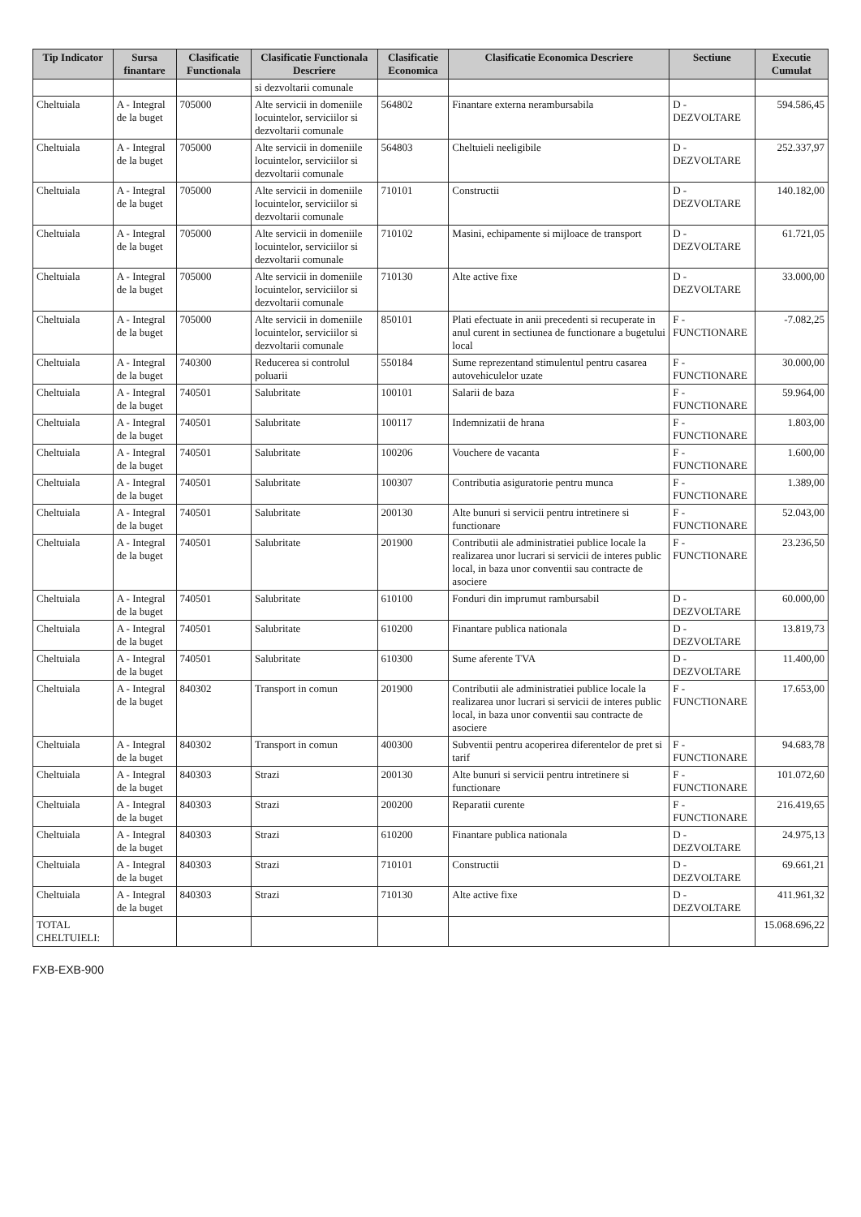| Tip Indicator | Sursa finantare | Clasificatie Functionala | Clasificatie Functionala Descriere | Clasificatie Economica | Clasificatie Economica Descriere | Sectiune | Executie Cumulat |
| --- | --- | --- | --- | --- | --- | --- | --- |
| | | | si dezvoltarii comunale | | | | |
| Cheltuiala | A - Integral de la buget | 705000 | Alte servicii in domeniile locuintelor, serviciilor si dezvoltarii comunale | 564802 | Finantare externa nerambursabila | D - DEZVOLTARE | 594.586,45 |
| Cheltuiala | A - Integral de la buget | 705000 | Alte servicii in domeniile locuintelor, serviciilor si dezvoltarii comunale | 564803 | Cheltuieli neeligibile | D - DEZVOLTARE | 252.337,97 |
| Cheltuiala | A - Integral de la buget | 705000 | Alte servicii in domeniile locuintelor, serviciilor si dezvoltarii comunale | 710101 | Constructii | D - DEZVOLTARE | 140.182,00 |
| Cheltuiala | A - Integral de la buget | 705000 | Alte servicii in domeniile locuintelor, serviciilor si dezvoltarii comunale | 710102 | Masini, echipamente si mijloace de transport | D - DEZVOLTARE | 61.721,05 |
| Cheltuiala | A - Integral de la buget | 705000 | Alte servicii in domeniile locuintelor, serviciilor si dezvoltarii comunale | 710130 | Alte active fixe | D - DEZVOLTARE | 33.000,00 |
| Cheltuiala | A - Integral de la buget | 705000 | Alte servicii in domeniile locuintelor, serviciilor si dezvoltarii comunale | 850101 | Plati efectuate in anii precedenti si recuperate in anul curent in sectiunea de functionare a bugetului local | F - FUNCTIONARE | -7.082,25 |
| Cheltuiala | A - Integral de la buget | 740300 | Reducerea si controlul poluarii | 550184 | Sume reprezentand stimulentul pentru casarea autovehiculelor uzate | F - FUNCTIONARE | 30.000,00 |
| Cheltuiala | A - Integral de la buget | 740501 | Salubritate | 100101 | Salarii de baza | F - FUNCTIONARE | 59.964,00 |
| Cheltuiala | A - Integral de la buget | 740501 | Salubritate | 100117 | Indemnizatii de hrana | F - FUNCTIONARE | 1.803,00 |
| Cheltuiala | A - Integral de la buget | 740501 | Salubritate | 100206 | Vouchere de vacanta | F - FUNCTIONARE | 1.600,00 |
| Cheltuiala | A - Integral de la buget | 740501 | Salubritate | 100307 | Contributia asiguratorie pentru munca | F - FUNCTIONARE | 1.389,00 |
| Cheltuiala | A - Integral de la buget | 740501 | Salubritate | 200130 | Alte bunuri si servicii pentru intretinere si functionare | F - FUNCTIONARE | 52.043,00 |
| Cheltuiala | A - Integral de la buget | 740501 | Salubritate | 201900 | Contributii ale administratiei publice locale la realizarea unor lucrari si servicii de interes public local, in baza unor conventii sau contracte de asociere | F - FUNCTIONARE | 23.236,50 |
| Cheltuiala | A - Integral de la buget | 740501 | Salubritate | 610100 | Fonduri din imprumut rambursabil | D - DEZVOLTARE | 60.000,00 |
| Cheltuiala | A - Integral de la buget | 740501 | Salubritate | 610200 | Finantare publica nationala | D - DEZVOLTARE | 13.819,73 |
| Cheltuiala | A - Integral de la buget | 740501 | Salubritate | 610300 | Sume aferente TVA | D - DEZVOLTARE | 11.400,00 |
| Cheltuiala | A - Integral de la buget | 840302 | Transport in comun | 201900 | Contributii ale administratiei publice locale la realizarea unor lucrari si servicii de interes public local, in baza unor conventii sau contracte de asociere | F - FUNCTIONARE | 17.653,00 |
| Cheltuiala | A - Integral de la buget | 840302 | Transport in comun | 400300 | Subventii pentru acoperirea diferentelor de pret si tarif | F - FUNCTIONARE | 94.683,78 |
| Cheltuiala | A - Integral de la buget | 840303 | Strazi | 200130 | Alte bunuri si servicii pentru intretinere si functionare | F - FUNCTIONARE | 101.072,60 |
| Cheltuiala | A - Integral de la buget | 840303 | Strazi | 200200 | Reparatii curente | F - FUNCTIONARE | 216.419,65 |
| Cheltuiala | A - Integral de la buget | 840303 | Strazi | 610200 | Finantare publica nationala | D - DEZVOLTARE | 24.975,13 |
| Cheltuiala | A - Integral de la buget | 840303 | Strazi | 710101 | Constructii | D - DEZVOLTARE | 69.661,21 |
| Cheltuiala | A - Integral de la buget | 840303 | Strazi | 710130 | Alte active fixe | D - DEZVOLTARE | 411.961,32 |
| TOTAL CHELTUIELI: | | | | | | | 15.068.696,22 |
FXB-EXB-900